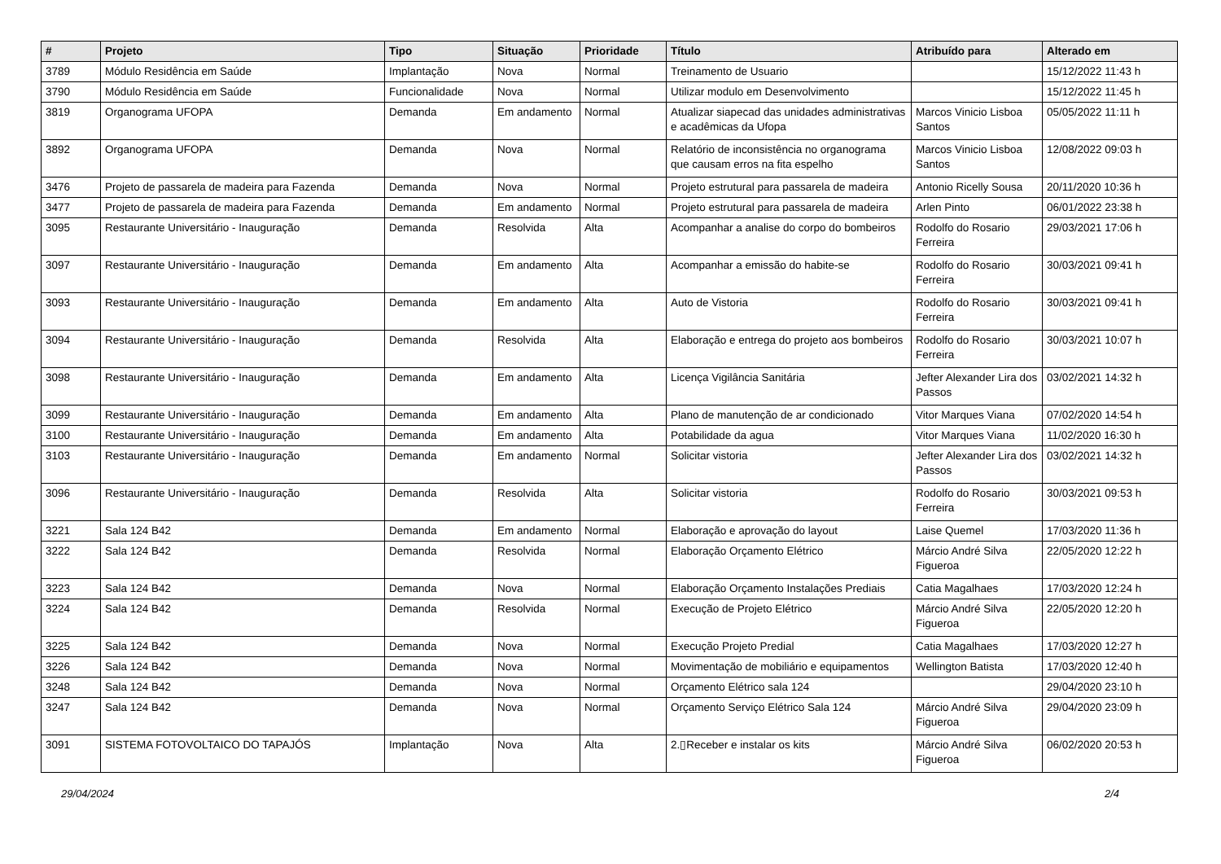| # | Projeto | Tipo | Situação | Prioridade | Título | Atribuído para | Alterado em |
| --- | --- | --- | --- | --- | --- | --- | --- |
| 3789 | Módulo Residência em Saúde | Implantação | Nova | Normal | Treinamento de Usuario | | 15/12/2022 11:43 h |
| 3790 | Módulo Residência em Saúde | Funcionalidade | Nova | Normal | Utilizar modulo em Desenvolvimento | | 15/12/2022 11:45 h |
| 3819 | Organograma UFOPA | Demanda | Em andamento | Normal | Atualizar siapecad das unidades administrativas e acadêmicas da Ufopa | Marcos Vinicio Lisboa Santos | 05/05/2022 11:11 h |
| 3892 | Organograma UFOPA | Demanda | Nova | Normal | Relatório de inconsistência no organograma que causam erros na fita espelho | Marcos Vinicio Lisboa Santos | 12/08/2022 09:03 h |
| 3476 | Projeto de passarela de madeira para Fazenda | Demanda | Nova | Normal | Projeto estrutural para passarela de madeira | Antonio Ricelly Sousa | 20/11/2020 10:36 h |
| 3477 | Projeto de passarela de madeira para Fazenda | Demanda | Em andamento | Normal | Projeto estrutural para passarela de madeira | Arlen Pinto | 06/01/2022 23:38 h |
| 3095 | Restaurante Universitário - Inauguração | Demanda | Resolvida | Alta | Acompanhar a analise do corpo do bombeiros | Rodolfo do Rosario Ferreira | 29/03/2021 17:06 h |
| 3097 | Restaurante Universitário - Inauguração | Demanda | Em andamento | Alta | Acompanhar a emissão do habite-se | Rodolfo do Rosario Ferreira | 30/03/2021 09:41 h |
| 3093 | Restaurante Universitário - Inauguração | Demanda | Em andamento | Alta | Auto de Vistoria | Rodolfo do Rosario Ferreira | 30/03/2021 09:41 h |
| 3094 | Restaurante Universitário - Inauguração | Demanda | Resolvida | Alta | Elaboração e entrega do projeto aos bombeiros | Rodolfo do Rosario Ferreira | 30/03/2021 10:07 h |
| 3098 | Restaurante Universitário - Inauguração | Demanda | Em andamento | Alta | Licença Vigilância Sanitária | Jefter Alexander Lira dos Passos | 03/02/2021 14:32 h |
| 3099 | Restaurante Universitário - Inauguração | Demanda | Em andamento | Alta | Plano de manutenção de ar condicionado | Vitor Marques Viana | 07/02/2020 14:54 h |
| 3100 | Restaurante Universitário - Inauguração | Demanda | Em andamento | Alta | Potabilidade da agua | Vitor Marques Viana | 11/02/2020 16:30 h |
| 3103 | Restaurante Universitário - Inauguração | Demanda | Em andamento | Normal | Solicitar vistoria | Jefter Alexander Lira dos Passos | 03/02/2021 14:32 h |
| 3096 | Restaurante Universitário - Inauguração | Demanda | Resolvida | Alta | Solicitar vistoria | Rodolfo do Rosario Ferreira | 30/03/2021 09:53 h |
| 3221 | Sala 124 B42 | Demanda | Em andamento | Normal | Elaboração e aprovação do layout | Laise Quemel | 17/03/2020 11:36 h |
| 3222 | Sala 124 B42 | Demanda | Resolvida | Normal | Elaboração Orçamento Elétrico | Márcio André Silva Figueroa | 22/05/2020 12:22 h |
| 3223 | Sala 124 B42 | Demanda | Nova | Normal | Elaboração Orçamento Instalações Prediais | Catia Magalhaes | 17/03/2020 12:24 h |
| 3224 | Sala 124 B42 | Demanda | Resolvida | Normal | Execução de Projeto Elétrico | Márcio André Silva Figueroa | 22/05/2020 12:20 h |
| 3225 | Sala 124 B42 | Demanda | Nova | Normal | Execução Projeto Predial | Catia Magalhaes | 17/03/2020 12:27 h |
| 3226 | Sala 124 B42 | Demanda | Nova | Normal | Movimentação de mobiliário e equipamentos | Wellington Batista | 17/03/2020 12:40 h |
| 3248 | Sala 124 B42 | Demanda | Nova | Normal | Orçamento Elétrico sala 124 | | 29/04/2020 23:10 h |
| 3247 | Sala 124 B42 | Demanda | Nova | Normal | Orçamento Serviço Elétrico Sala 124 | Márcio André Silva Figueroa | 29/04/2020 23:09 h |
| 3091 | SISTEMA FOTOVOLTAICO DO TAPAJÓS | Implantação | Nova | Alta | 2.▯Receber e instalar os kits | Márcio André Silva Figueroa | 06/02/2020 20:53 h |
29/04/2024 2/4